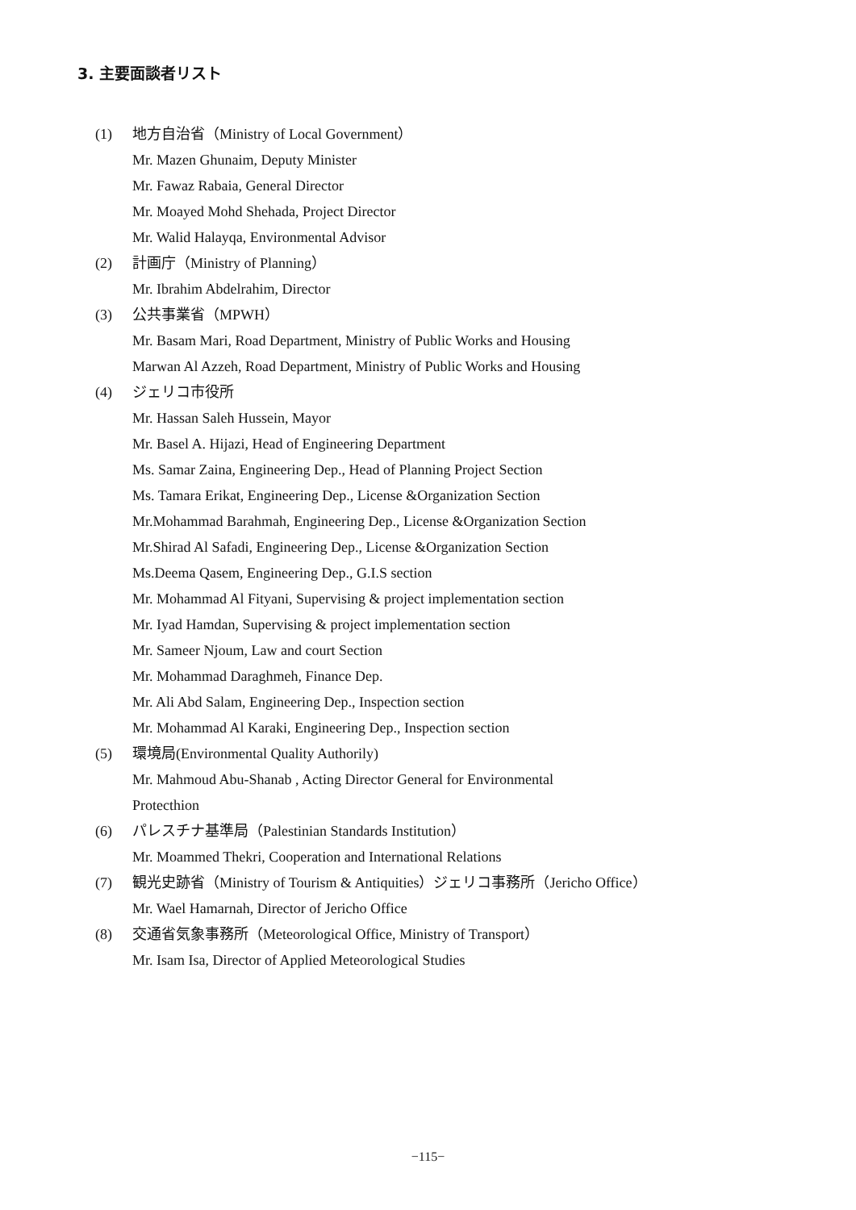3. 主要面談者リスト
(1) 地方自治省（Ministry of Local Government）
Mr. Mazen Ghunaim, Deputy Minister
Mr. Fawaz Rabaia, General Director
Mr. Moayed Mohd Shehada, Project Director
Mr. Walid Halayqa, Environmental Advisor
(2) 計画庁（Ministry of Planning）
Mr. Ibrahim Abdelrahim, Director
(3) 公共事業省（MPWH）
Mr. Basam Mari, Road Department, Ministry of Public Works and Housing
Marwan Al Azzeh, Road Department, Ministry of Public Works and Housing
(4) ジェリコ市役所
Mr. Hassan Saleh Hussein, Mayor
Mr. Basel A. Hijazi, Head of Engineering Department
Ms. Samar Zaina, Engineering Dep., Head of Planning Project Section
Ms. Tamara Erikat, Engineering Dep., License &Organization Section
Mr.Mohammad Barahmah, Engineering Dep., License &Organization Section
Mr.Shirad Al Safadi, Engineering Dep., License &Organization Section
Ms.Deema Qasem, Engineering Dep., G.I.S section
Mr. Mohammad Al Fityani, Supervising & project implementation section
Mr. Iyad Hamdan, Supervising & project implementation section
Mr. Sameer Njoum, Law and court Section
Mr. Mohammad Daraghmeh, Finance Dep.
Mr. Ali Abd Salam, Engineering Dep., Inspection section
Mr. Mohammad Al Karaki, Engineering Dep., Inspection section
(5) 環境局(Environmental Quality Authorily)
Mr. Mahmoud Abu-Shanab , Acting Director General for Environmental
Protecthion
(6) パレスチナ基準局（Palestinian Standards Institution）
Mr. Moammed Thekri, Cooperation and International Relations
(7) 観光史跡省（Ministry of Tourism & Antiquities）ジェリコ事務所（Jericho Office）
Mr. Wael Hamarnah, Director of Jericho Office
(8) 交通省気象事務所（Meteorological Office, Ministry of Transport）
Mr. Isam Isa, Director of Applied Meteorological Studies
−115−